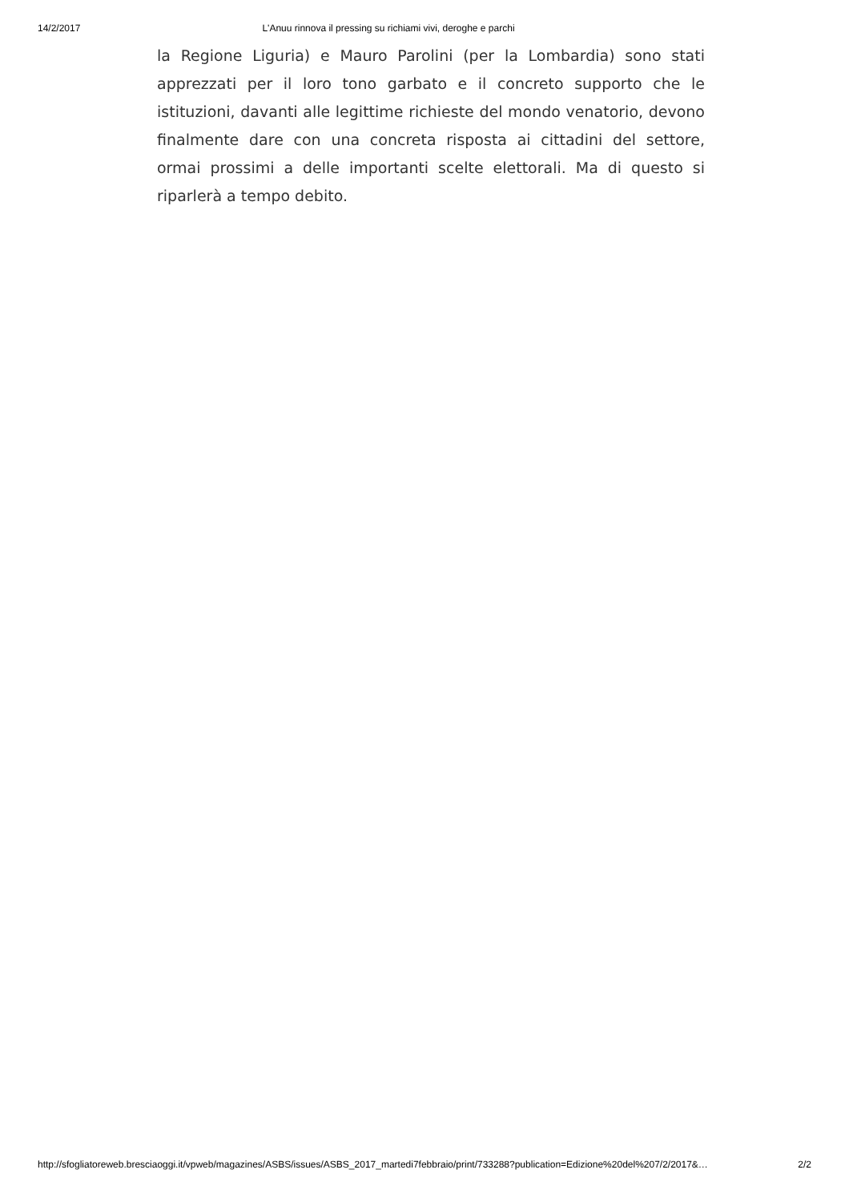14/2/2017 L'Anuu rinnova il pressing su richiami vivi, deroghe e parchi
la Regione Liguria) e Mauro Parolini (per la Lombardia) sono stati apprezzati per il loro tono garbato e il concreto supporto che le istituzioni, davanti alle legittime richieste del mondo venatorio, devono finalmente dare con una concreta risposta ai cittadini del settore, ormai prossimi a delle importanti scelte elettorali. Ma di questo si riparlerà a tempo debito.
http://sfogliatoreweb.bresciaoggi.it/vpweb/magazines/ASBS/issues/ASBS_2017_martedi7febbraio/print/733288?publication=Edizione%20del%207/2/2017&… 2/2